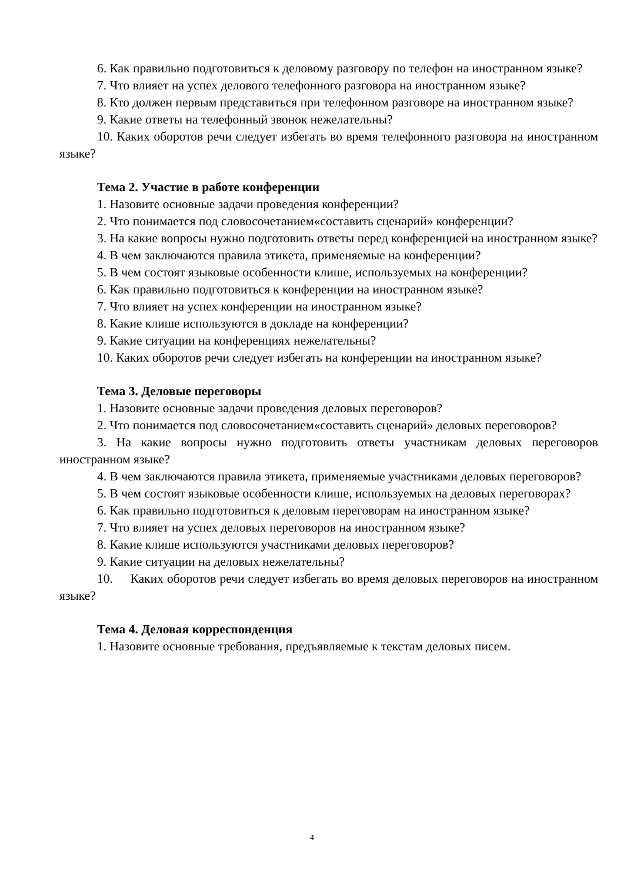6. Как правильно подготовиться к деловому разговору по телефон на иностранном языке?
7. Что влияет на успех делового телефонного разговора на иностранном языке?
8. Кто должен первым представиться при телефонном разговоре на иностранном языке?
9. Какие ответы на телефонный звонок нежелательны?
10. Каких оборотов речи следует избегать во время телефонного разговора на иностранном языке?
Тема 2. Участие в работе конференции
1. Назовите основные задачи проведения конференции?
2. Что понимается под словосочетанием«составить сценарий» конференции?
3. На какие вопросы нужно подготовить ответы перед конференцией на иностранном языке?
4. В чем заключаются правила этикета, применяемые на конференции?
5. В чем состоят языковые особенности клише, используемых на конференции?
6. Как правильно подготовиться к конференции на иностранном языке?
7. Что влияет на успех конференции на иностранном языке?
8. Какие клише используются в докладе на конференции?
9. Какие ситуации на конференциях нежелательны?
10. Каких оборотов речи следует избегать на конференции на иностранном языке?
Тема 3. Деловые переговоры
1. Назовите основные задачи проведения деловых переговоров?
2. Что понимается под словосочетанием«составить сценарий» деловых переговоров?
3. На какие вопросы нужно подготовить ответы участникам деловых переговоров иностранном языке?
4. В чем заключаются правила этикета, применяемые участниками деловых переговоров?
5. В чем состоят языковые особенности клише, используемых на деловых переговорах?
6. Как правильно подготовиться к деловым переговорам на иностранном языке?
7. Что влияет на успех деловых переговоров на иностранном языке?
8. Какие клише используются участниками деловых переговоров?
9. Какие ситуации на деловых нежелательны?
10. Каких оборотов речи следует избегать во время деловых переговоров на иностранном языке?
Тема 4. Деловая корреспонденция
1. Назовите основные требования, предъявляемые к текстам деловых писем.
4